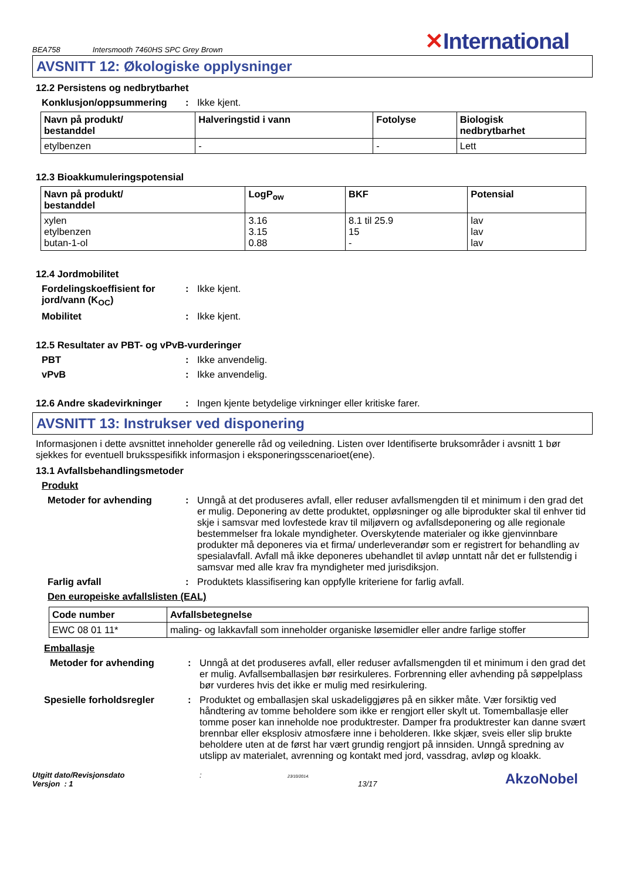BEA758 Intersmooth 7460HS SPC Grey Brown ✕International
AVSNITT 12: Økologiske opplysninger
12.2 Persistens og nedbrytbarhet
Konklusjon/oppsummering : Ikke kjent.
| Navn på produkt/ bestanddel | Halveringstid i vann | Fotolyse | Biologisk nedbrytbarhet |
| --- | --- | --- | --- |
| etylbenzen | - | - | Lett |
12.3 Bioakkumuleringspotensial
| Navn på produkt/ bestanddel | LogP<sub>ow</sub> | BKF | Potensial |
| --- | --- | --- | --- |
| xylen etylbenzen butan-1-ol | 3.16 3.15 0.88 | 8.1 til 25.9 15 - | lav lav lav |
12.4 Jordmobilitet
Fordelingskoeffisient for jord/vann (K<sub>OC</sub>)
: Ikke kjent.
Mobilitet : Ikke kjent.
12.5 Resultater av PBT- og vPvB-vurderinger
PBT : Ikke anvendelig.
vPvB : Ikke anvendelig.
12.6 Andre skadevirkninger
: Ingen kjente betydelige virkninger eller kritiske farer.
AVSNITT 13: Instrukser ved disponering
Informasjonen i dette avsnittet inneholder generelle råd og veiledning. Listen over Identifiserte bruksområder i avsnitt 1 bør sjekkes for eventuell bruksspesifikk informasjon i eksponeringsscenarioet(ene).
13.1 Avfallsbehandlingsmetoder
Produkt
Metoder for avhending : Unngå at det produseres avfall, eller reduser avfallsmengden til et minimum i den grad det er mulig. Deponering av dette produktet, oppløsninger og alle biprodukter skal til enhver tid skje i samsvar med lovfestede krav til miljøvern og avfallsdeponering og alle regionale bestemmelser fra lokale myndigheter. Overskytende materialer og ikke gjenvinnbare produkter må deponeres via et firma/ underleverandør som er registrert for behandling av spesialavfall. Avfall må ikke deponeres ubehandlet til avløp unntatt når det er fullstendig i samsvar med alle krav fra myndigheter med jurisdiksjon.
Farlig avfall : Produktets klassifisering kan oppfylle kriteriene for farlig avfall.
Den europeiske avfallslisten (EAL)
| Code number | Avfallsbetegnelse |
| --- | --- |
| EWC 08 01 11* | maling- og lakkavfall som inneholder organiske løsemidler eller andre farlige stoffer |
Emballasje
Metoder for avhending : Unngå at det produseres avfall, eller reduser avfallsmengden til et minimum i den grad det er mulig. Avfallsemballasjen bør resirkuleres. Forbrenning eller avhending på søppelplass bør vurderes hvis det ikke er mulig med resirkulering.
Spesielle forholdsregler : Produktet og emballasjen skal uskadeliggjøres på en sikker måte. Vær forsiktig ved håndtering av tomme beholdere som ikke er rengjort eller skylt ut. Tomemballasje eller tomme poser kan inneholde noe produktrester. Damper fra produktrester kan danne svært brennbar eller eksplosiv atmosfære inne i beholderen. Ikke skjær, sveis eller slip brukte beholdere uten at de først har vært grundig rengjort på innsiden. Unngå spredning av utslipp av materialet, avrenning og kontakt med jord, vassdrag, avløp og kloakk.
Utgitt dato/Revisjonsdato
Versjon : 1
:
23/10/2014.
13/17
AkzoNobel